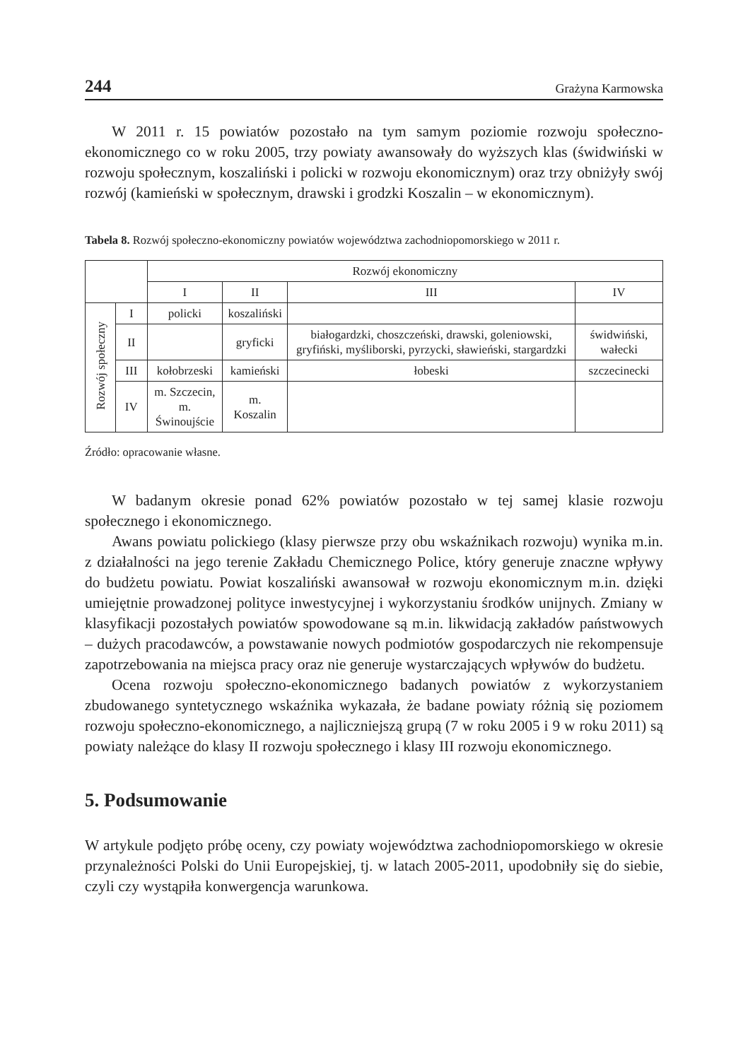244 Grażyna Karmowska
W 2011 r. 15 powiatów pozostało na tym samym poziomie rozwoju społeczno-ekonomicznego co w roku 2005, trzy powiaty awansowały do wyższych klas (świdwiński w rozwoju społecznym, koszaliński i policki w rozwoju ekonomicznym) oraz trzy obniżyły swój rozwój (kamieński w społecznym, drawski i grodzki Koszalin – w ekonomicznym).
Tabela 8. Rozwój społeczno-ekonomiczny powiatów województwa zachodniopomorskiego w 2011 r.
| | | Rozwój ekonomiczny | | | |
| --- | --- | --- | --- | --- | --- |
| | | I | II | III | IV |
| Rozwój społeczny | I | policki | koszaliński | | |
| | II | | gryficki | białogardzki, choszczeński, drawski, goleniowski, gryfiński, myśliborski, pyrzycki, sławieński, stargardzki | świdwiński, wałecki |
| | III | kołobrzeski | kamieński | łobeski | szczecinecki |
| | IV | m. Szczecin, m. Świnoujście | m. Koszalin | | |
Źródło: opracowanie własne.
W badanym okresie ponad 62% powiatów pozostało w tej samej klasie rozwoju społecznego i ekonomicznego.
Awans powiatu polickiego (klasy pierwsze przy obu wskaźnikach rozwoju) wynika m.in. z działalności na jego terenie Zakładu Chemicznego Police, który generuje znaczne wpływy do budżetu powiatu. Powiat koszaliński awansował w rozwoju ekonomicznym m.in. dzięki umiejętnie prowadzonej polityce inwestycyjnej i wykorzystaniu środków unijnych. Zmiany w klasyfikacji pozostałych powiatów spowodowane są m.in. likwidacją zakładów państwowych – dużych pracodawców, a powstawanie nowych podmiotów gospodarczych nie rekompensuje zapotrzebowania na miejsca pracy oraz nie generuje wystarczających wpływów do budżetu.
Ocena rozwoju społeczno-ekonomicznego badanych powiatów z wykorzystaniem zbudowanego syntetycznego wskaźnika wykazała, że badane powiaty różnią się poziomem rozwoju społeczno-ekonomicznego, a najliczniejszą grupą (7 w roku 2005 i 9 w roku 2011) są powiaty należące do klasy II rozwoju społecznego i klasy III rozwoju ekonomicznego.
5. Podsumowanie
W artykule podjęto próbę oceny, czy powiaty województwa zachodniopomorskiego w okresie przynależności Polski do Unii Europejskiej, tj. w latach 2005-2011, upodobniły się do siebie, czyli czy wystąpiła konwergencja warunkowa.